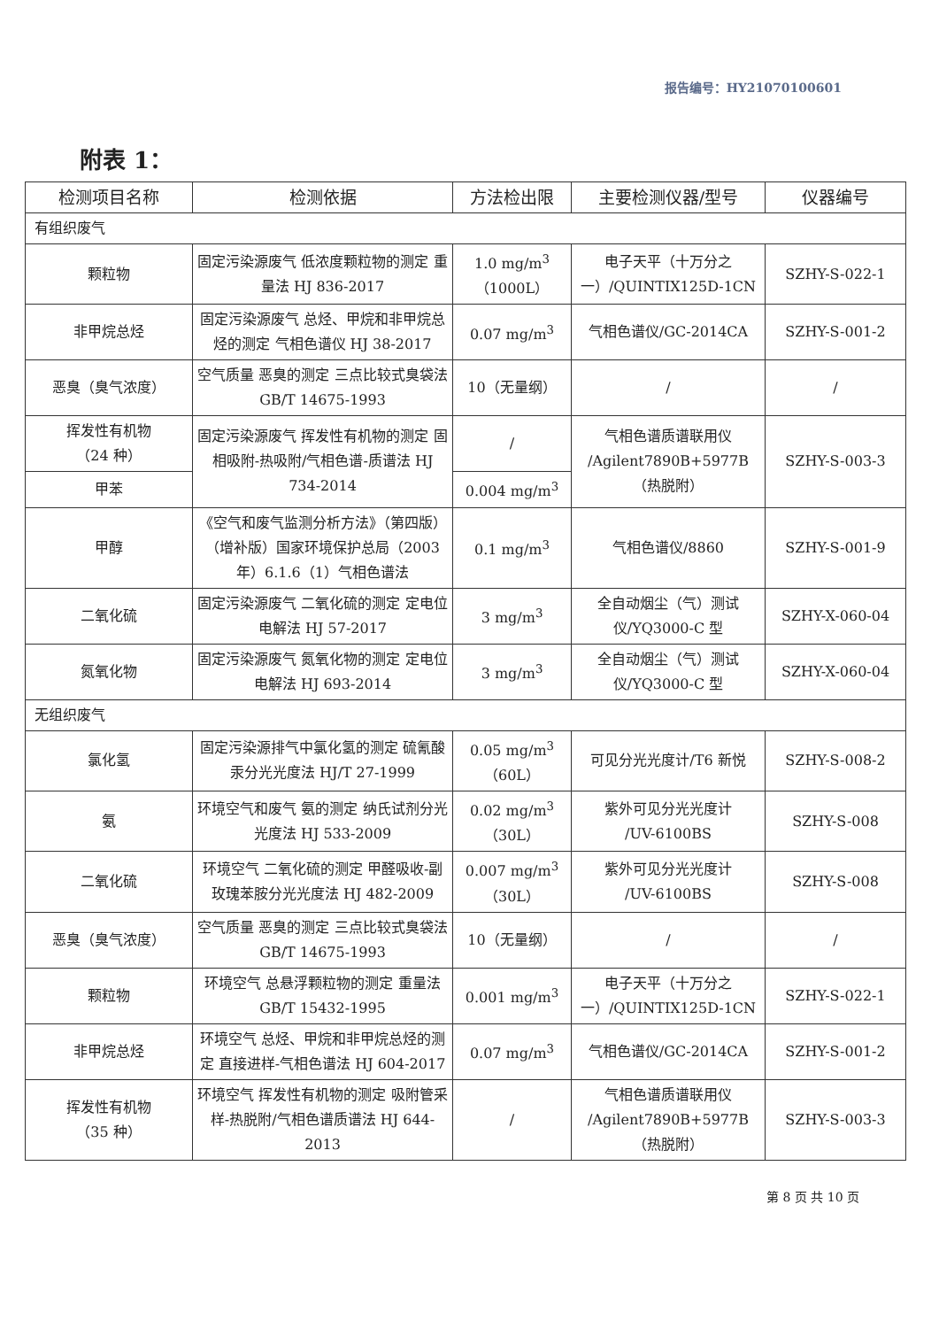报告编号：HY21070100601
附表 1：
| 检测项目名称 | 检测依据 | 方法检出限 | 主要检测仪器/型号 | 仪器编号 |
| --- | --- | --- | --- | --- |
| 有组织废气 | | | | |
| 颗粒物 | 固定污染源废气 低浓度颗粒物的测定 重量法 HJ 836-2017 | 1.0 mg/m<sup>3</sup> （1000L） | 电子天平（十万分之一）/QUINTIX125D-1CN | SZHY-S-022-1 |
| 非甲烷总烃 | 固定污染源废气 总烃、甲烷和非甲烷总烃的测定 气相色谱仪 HJ 38-2017 | 0.07 mg/m<sup>3</sup> | 气相色谱仪/GC-2014CA | SZHY-S-001-2 |
| 恶臭（臭气浓度） | 空气质量 恶臭的测定 三点比较式臭袋法 GB/T 14675-1993 | 10（无量纲） | / | / |
| 挥发性有机物 （24 种） | 固定污染源废气 挥发性有机物的测定 固相吸附-热吸附/气相色谱-质谱法 HJ 734-2014 | / | 气相色谱质谱联用仪 /Agilent7890B+5977B （热脱附） | SZHY-S-003-3 |
| 甲苯 | | 0.004 mg/m<sup>3</sup> | | |
| 甲醇 | 《空气和废气监测分析方法》（第四版）（增补版）国家环境保护总局（2003 年）6.1.6（1）气相色谱法 | 0.1 mg/m<sup>3</sup> | 气相色谱仪/8860 | SZHY-S-001-9 |
| 二氧化硫 | 固定污染源废气 二氧化硫的测定 定电位电解法 HJ 57-2017 | 3 mg/m<sup>3</sup> | 全自动烟尘（气）测试仪/YQ3000-C 型 | SZHY-X-060-04 |
| 氮氧化物 | 固定污染源废气 氮氧化物的测定 定电位电解法 HJ 693-2014 | 3 mg/m<sup>3</sup> | 全自动烟尘（气）测试仪/YQ3000-C 型 | SZHY-X-060-04 |
| 无组织废气 | | | | |
| 氯化氢 | 固定污染源排气中氯化氢的测定 硫氰酸汞分光光度法 HJ/T 27-1999 | 0.05 mg/m<sup>3</sup> （60L） | 可见分光光度计/T6 新悦 | SZHY-S-008-2 |
| 氨 | 环境空气和废气 氨的测定 纳氏试剂分光光度法 HJ 533-2009 | 0.02 mg/m<sup>3</sup> （30L） | 紫外可见分光光度计 /UV-6100BS | SZHY-S-008 |
| 二氧化硫 | 环境空气 二氧化硫的测定 甲醛吸收-副玫瑰苯胺分光光度法 HJ 482-2009 | 0.007 mg/m<sup>3</sup> （30L） | 紫外可见分光光度计 /UV-6100BS | SZHY-S-008 |
| 恶臭（臭气浓度） | 空气质量 恶臭的测定 三点比较式臭袋法 GB/T 14675-1993 | 10（无量纲） | / | / |
| 颗粒物 | 环境空气 总悬浮颗粒物的测定 重量法 GB/T 15432-1995 | 0.001 mg/m<sup>3</sup> | 电子天平（十万分之一）/QUINTIX125D-1CN | SZHY-S-022-1 |
| 非甲烷总烃 | 环境空气 总烃、甲烷和非甲烷总烃的测定 直接进样-气相色谱法 HJ 604-2017 | 0.07 mg/m<sup>3</sup> | 气相色谱仪/GC-2014CA | SZHY-S-001-2 |
| 挥发性有机物 （35 种） | 环境空气 挥发性有机物的测定 吸附管采样-热脱附/气相色谱质谱法 HJ 644-2013 | / | 气相色谱质谱联用仪 /Agilent7890B+5977B （热脱附） | SZHY-S-003-3 |
第 8 页 共 10 页